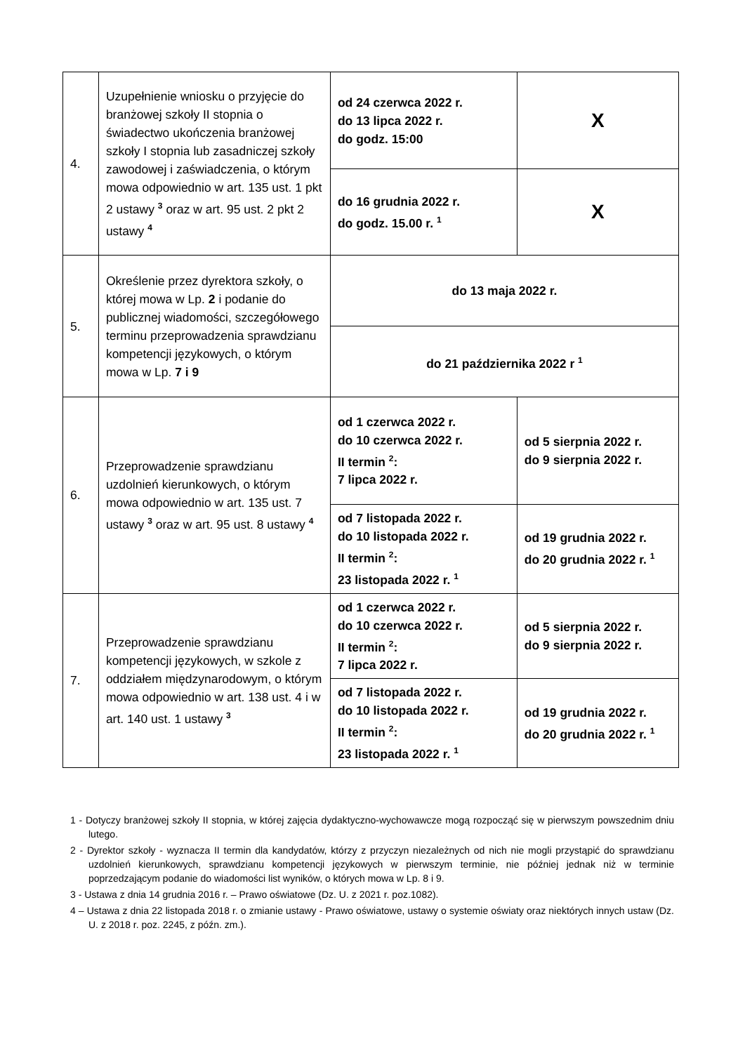| 4. | Uzupełnienie wniosku o przyjęcie do branżowej szkoły II stopnia o świadectwo ukończenia branżowej szkoły I stopnia lub zasadniczej szkoły zawodowej i zaświadczenia, o którym mowa odpowiednio w art. 135 ust. 1 pkt 2 ustawy <sup>3</sup> oraz w art. 95 ust. 2 pkt 2 ustawy <sup>4</sup> | od 24 czerwca 2022 r. do 13 lipca 2022 r. do godz. 15:00 | X |
| | | do 16 grudnia 2022 r. do godz. 15.00 r. <sup>1</sup> | X |
| 5. | Określenie przez dyrektora szkoły, o której mowa w Lp. 2 i podanie do publicznej wiadomości, szczegółowego terminu przeprowadzenia sprawdzianu kompetencji językowych, o którym mowa w Lp. 7 i 9 | do 13 maja 2022 r. | |
| | | do 21 października 2022 r <sup>1</sup> | |
| 6. | Przeprowadzenie sprawdzianu uzdolnień kierunkowych, o którym mowa odpowiednio w art. 135 ust. 7 ustawy <sup>3</sup> oraz w art. 95 ust. 8 ustawy <sup>4</sup> | od 1 czerwca 2022 r. do 10 czerwca 2022 r. II termin <sup>2</sup>: 7 lipca 2022 r. | od 5 sierpnia 2022 r. do 9 sierpnia 2022 r. |
| | | od 7 listopada 2022 r. do 10 listopada 2022 r. II termin <sup>2</sup>: 23 listopada 2022 r. <sup>1</sup> | od 19 grudnia 2022 r. do 20 grudnia 2022 r. <sup>1</sup> |
| 7. | Przeprowadzenie sprawdzianu kompetencji językowych, w szkole z oddziałem międzynarodowym, o którym mowa odpowiednio w art. 138 ust. 4 i w art. 140 ust. 1 ustawy <sup>3</sup> | od 1 czerwca 2022 r. do 10 czerwca 2022 r. II termin <sup>2</sup>: 7 lipca 2022 r. | od 5 sierpnia 2022 r. do 9 sierpnia 2022 r. |
| | | od 7 listopada 2022 r. do 10 listopada 2022 r. II termin <sup>2</sup>: 23 listopada 2022 r. <sup>1</sup> | od 19 grudnia 2022 r. do 20 grudnia 2022 r. <sup>1</sup> |
1 - Dotyczy branżowej szkoły II stopnia, w której zajęcia dydaktyczno-wychowawcze mogą rozpocząć się w pierwszym powszednim dniu lutego.
2 - Dyrektor szkoły - wyznacza II termin dla kandydatów, którzy z przyczyn niezależnych od nich nie mogli przystąpić do sprawdzianu uzdolnień kierunkowych, sprawdzianu kompetencji językowych w pierwszym terminie, nie później jednak niż w terminie poprzedzającym podanie do wiadomości list wyników, o których mowa w Lp. 8 i 9.
3 - Ustawa z dnia 14 grudnia 2016 r. – Prawo oświatowe (Dz. U. z 2021 r. poz.1082).
4 – Ustawa z dnia 22 listopada 2018 r. o zmianie ustawy - Prawo oświatowe, ustawy o systemie oświaty oraz niektórych innych ustaw (Dz. U. z 2018 r. poz. 2245, z późn. zm.).